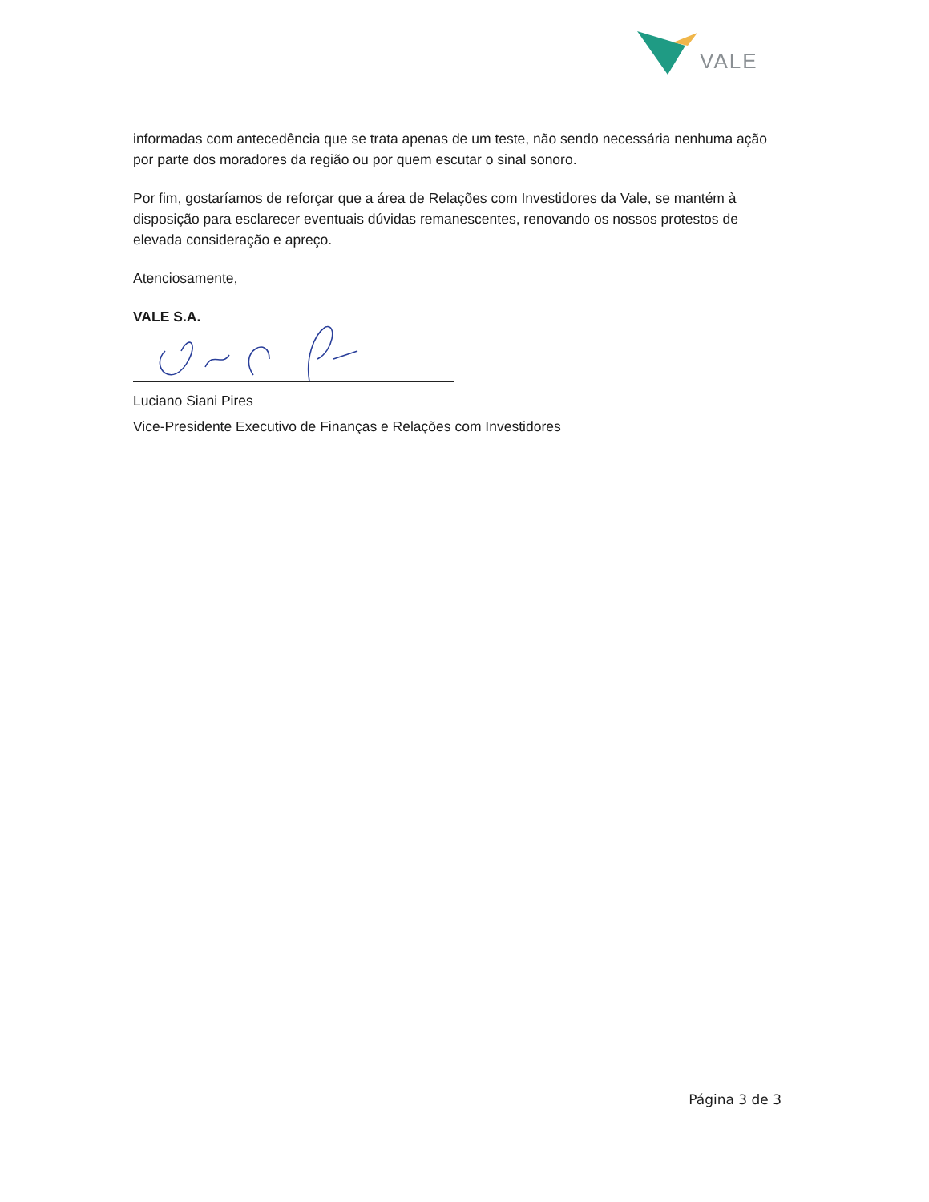VALE
informadas com antecedência que se trata apenas de um teste, não sendo necessária nenhuma ação por parte dos moradores da região ou por quem escutar o sinal sonoro.
Por fim, gostaríamos de reforçar que a área de Relações com Investidores da Vale, se mantém à disposição para esclarecer eventuais dúvidas remanescentes, renovando os nossos protestos de elevada consideração e apreço.
Atenciosamente,
VALE S.A.
Luciano Siani Pires
Vice-Presidente Executivo de Finanças e Relações com Investidores
Página 3 de 3